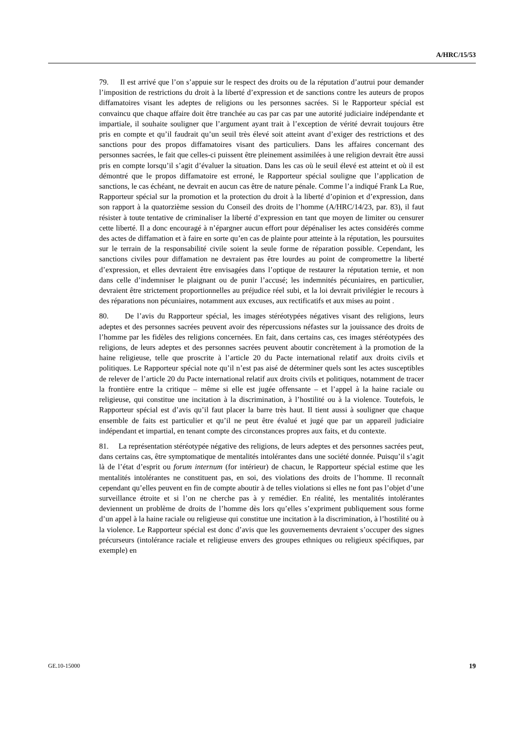A/HRC/15/53
79. Il est arrivé que l’on s’appuie sur le respect des droits ou de la réputation d’autrui pour demander l’imposition de restrictions du droit à la liberté d’expression et de sanctions contre les auteurs de propos diffamatoires visant les adeptes de religions ou les personnes sacrées. Si le Rapporteur spécial est convaincu que chaque affaire doit être tranchée au cas par cas par une autorité judiciaire indépendante et impartiale, il souhaite souligner que l’argument ayant trait à l’exception de vérité devrait toujours être pris en compte et qu’il faudrait qu’un seuil très élevé soit atteint avant d’exiger des restrictions et des sanctions pour des propos diffamatoires visant des particuliers. Dans les affaires concernant des personnes sacrées, le fait que celles-ci puissent être pleinement assimilées à une religion devrait être aussi pris en compte lorsqu’il s’agit d’évaluer la situation. Dans les cas où le seuil élevé est atteint et où il est démontré que le propos diffamatoire est erroné, le Rapporteur spécial souligne que l’application de sanctions, le cas échéant, ne devrait en aucun cas être de nature pénale. Comme l’a indiqué Frank La Rue, Rapporteur spécial sur la promotion et la protection du droit à la liberté d’opinion et d’expression, dans son rapport à la quatorzième session du Conseil des droits de l’homme (A/HRC/14/23, par. 83), il faut résister à toute tentative de criminaliser la liberté d’expression en tant que moyen de limiter ou censurer cette liberté. Il a donc encouragé à n’épargner aucun effort pour dépénaliser les actes considérés comme des actes de diffamation et à faire en sorte qu’en cas de plainte pour atteinte à la réputation, les poursuites sur le terrain de la responsabilité civile soient la seule forme de réparation possible. Cependant, les sanctions civiles pour diffamation ne devraient pas être lourdes au point de compromettre la liberté d’expression, et elles devraient être envisagées dans l’optique de restaurer la réputation ternie, et non dans celle d’indemniser le plaignant ou de punir l’accusé; les indemnités pécuniaires, en particulier, devraient être strictement proportionnelles au préjudice réel subi, et la loi devrait privilégier le recours à des réparations non pécuniaires, notamment aux excuses, aux rectificatifs et aux mises au point .
80. De l’avis du Rapporteur spécial, les images stéréotypées négatives visant des religions, leurs adeptes et des personnes sacrées peuvent avoir des répercussions néfastes sur la jouissance des droits de l’homme par les fidèles des religions concernées. En fait, dans certains cas, ces images stéréotypées des religions, de leurs adeptes et des personnes sacrées peuvent aboutir concrètement à la promotion de la haine religieuse, telle que proscrite à l’article 20 du Pacte international relatif aux droits civils et politiques. Le Rapporteur spécial note qu’il n’est pas aisé de déterminer quels sont les actes susceptibles de relever de l’article 20 du Pacte international relatif aux droits civils et politiques, notamment de tracer la frontière entre la critique – même si elle est jugée offensante – et l’appel à la haine raciale ou religieuse, qui constitue une incitation à la discrimination, à l’hostilité ou à la violence. Toutefois, le Rapporteur spécial est d’avis qu’il faut placer la barre très haut. Il tient aussi à souligner que chaque ensemble de faits est particulier et qu’il ne peut être évalué et jugé que par un appareil judiciaire indépendant et impartial, en tenant compte des circonstances propres aux faits, et du contexte.
81. La représentation stéréotypée négative des religions, de leurs adeptes et des personnes sacrées peut, dans certains cas, être symptomatique de mentalités intolérantes dans une société donnée. Puisqu’il s’agit là de l’état d’esprit ou forum internum (for intérieur) de chacun, le Rapporteur spécial estime que les mentalités intolérantes ne constituent pas, en soi, des violations des droits de l’homme. Il reconnaît cependant qu’elles peuvent en fin de compte aboutir à de telles violations si elles ne font pas l’objet d’une surveillance étroite et si l’on ne cherche pas à y remédier. En réalité, les mentalités intolérantes deviennent un problème de droits de l’homme dès lors qu’elles s’expriment publiquement sous forme d’un appel à la haine raciale ou religieuse qui constitue une incitation à la discrimination, à l’hostilité ou à la violence. Le Rapporteur spécial est donc d’avis que les gouvernements devraient s’occuper des signes précurseurs (intolérance raciale et religieuse envers des groupes ethniques ou religieux spécifiques, par exemple) en
GE.10-15000 19